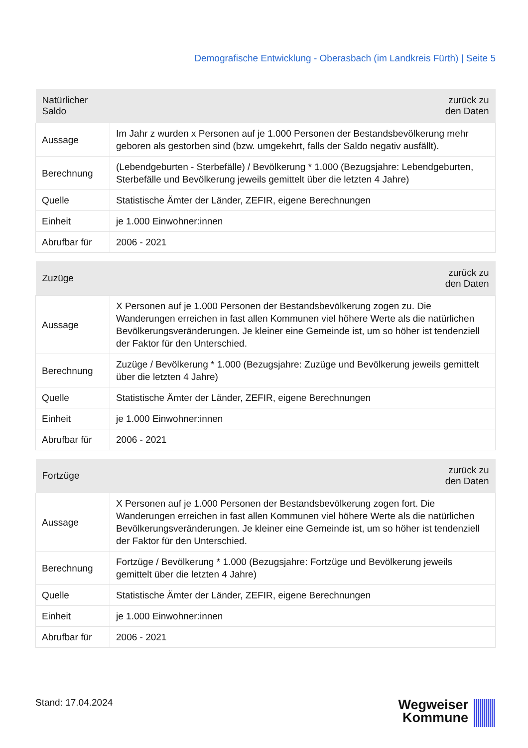Demografische Entwicklung - Oberasbach (im Landkreis Fürth) | Seite 5
| Natürlicher Saldo | zurück zu den Daten |
| --- | --- |
| Aussage | Im Jahr z wurden x Personen auf je 1.000 Personen der Bestandsbevölkerung mehr geboren als gestorben sind (bzw. umgekehrt, falls der Saldo negativ ausfällt). |
| Berechnung | (Lebendgeburten - Sterbefälle) / Bevölkerung * 1.000 (Bezugsjahre: Lebendgeburten, Sterbefälle und Bevölkerung jeweils gemittelt über die letzten 4 Jahre) |
| Quelle | Statistische Ämter der Länder, ZEFIR, eigene Berechnungen |
| Einheit | je 1.000 Einwohner:innen |
| Abrufbar für | 2006 - 2021 |
| Zuzüge | zurück zu den Daten |
| --- | --- |
| Aussage | X Personen auf je 1.000 Personen der Bestandsbevölkerung zogen zu. Die Wanderungen erreichen in fast allen Kommunen viel höhere Werte als die natürlichen Bevölkerungsveränderungen. Je kleiner eine Gemeinde ist, um so höher ist tendenziell der Faktor für den Unterschied. |
| Berechnung | Zuzüge / Bevölkerung * 1.000 (Bezugsjahre: Zuzüge und Bevölkerung jeweils gemittelt über die letzten 4 Jahre) |
| Quelle | Statistische Ämter der Länder, ZEFIR, eigene Berechnungen |
| Einheit | je 1.000 Einwohner:innen |
| Abrufbar für | 2006 - 2021 |
| Fortzüge | zurück zu den Daten |
| --- | --- |
| Aussage | X Personen auf je 1.000 Personen der Bestandsbevölkerung zogen fort. Die Wanderungen erreichen in fast allen Kommunen viel höhere Werte als die natürlichen Bevölkerungsveränderungen. Je kleiner eine Gemeinde ist, um so höher ist tendenziell der Faktor für den Unterschied. |
| Berechnung | Fortzüge / Bevölkerung * 1.000 (Bezugsjahre: Fortzüge und Bevölkerung jeweils gemittelt über die letzten 4 Jahre) |
| Quelle | Statistische Ämter der Länder, ZEFIR, eigene Berechnungen |
| Einheit | je 1.000 Einwohner:innen |
| Abrufbar für | 2006 - 2021 |
Stand: 17.04.2024
Wegweiser
Kommune